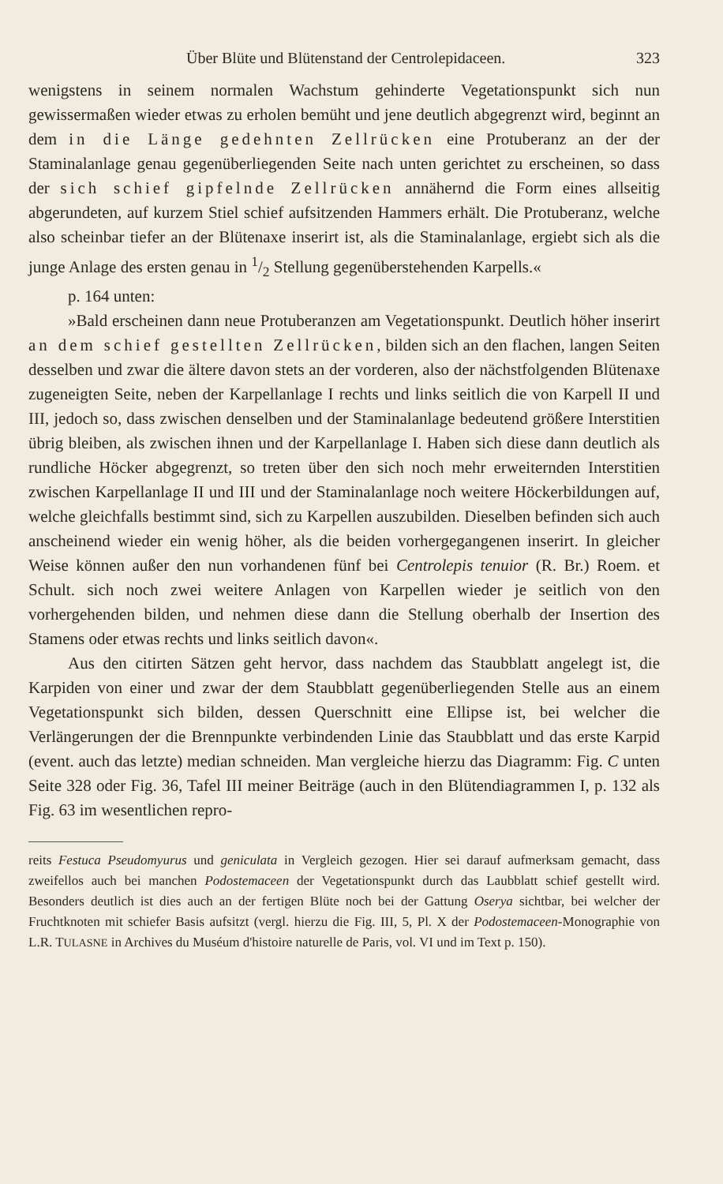Über Blüte und Blütenstand der Centrolepidaceen. 323
wenigstens in seinem normalen Wachstum gehinderte Vegetationspunkt sich nun gewissermaßen wieder etwas zu erholen bemüht und jene deutlich abgegrenzt wird, beginnt an dem in die Länge gedehnten Zellrücken eine Protuberanz an der der Staminalanlage genau gegenüberliegenden Seite nach unten gerichtet zu erscheinen, so dass der sich schief gipfelnde Zellrücken annähernd die Form eines allseitig abgerundeten, auf kurzem Stiel schief aufsitzenden Hammers erhält. Die Protuberanz, welche also scheinbar tiefer an der Blütenaxe inserirt ist, als die Staminalanlage, ergiebt sich als die junge Anlage des ersten genau in 1/2 Stellung gegenüberstehenden Karpells.«
p. 164 unten:
»Bald erscheinen dann neue Protuberanzen am Vegetationspunkt. Deutlich höher inserirt an dem schief gestellten Zellrücken, bilden sich an den flachen, langen Seiten desselben und zwar die ältere davon stets an der vorderen, also der nächstfolgenden Blütenaxe zugeneigten Seite, neben der Karpellanlage I rechts und links seitlich die von Karpell II und III, jedoch so, dass zwischen denselben und der Staminalanlage bedeutend größere Interstitien übrig bleiben, als zwischen ihnen und der Karpellanlage I. Haben sich diese dann deutlich als rundliche Höcker abgegrenzt, so treten über den sich noch mehr erweiternden Interstitien zwischen Karpellanlage II und III und der Staminalanlage noch weitere Höckerbildungen auf, welche gleichfalls bestimmt sind, sich zu Karpellen auszubilden. Dieselben befinden sich auch anscheinend wieder ein wenig höher, als die beiden vorhergegangenen inserirt. In gleicher Weise können außer den nun vorhandenen fünf bei Centrolepis tenuior (R. Br.) Roem. et Schult. sich noch zwei weitere Anlagen von Karpellen wieder je seitlich von den vorhergehenden bilden, und nehmen diese dann die Stellung oberhalb der Insertion des Stamens oder etwas rechts und links seitlich davon«.
Aus den citirten Sätzen geht hervor, dass nachdem das Staubblatt angelegt ist, die Karpiden von einer und zwar der dem Staubblatt gegenüberliegenden Stelle aus an einem Vegetationspunkt sich bilden, dessen Querschnitt eine Ellipse ist, bei welcher die Verlängerungen der die Brennpunkte verbindenden Linie das Staubblatt und das erste Karpid (event. auch das letzte) median schneiden. Man vergleiche hierzu das Diagramm: Fig. C unten Seite 328 oder Fig. 36, Tafel III meiner Beiträge (auch in den Blütendiagrammen I, p. 132 als Fig. 63 im wesentlichen repro-
reits Festuca Pseudomyurus und geniculata in Vergleich gezogen. Hier sei darauf aufmerksam gemacht, dass zweifellos auch bei manchen Podostemaceen der Vegetationspunkt durch das Laubblatt schief gestellt wird. Besonders deutlich ist dies auch an der fertigen Blüte noch bei der Gattung Oserya sichtbar, bei welcher der Fruchtknoten mit schiefer Basis aufsitzt (vergl. hierzu die Fig. III, 5, Pl. X der Podostemaceen-Monographie von L.R. TULASNE in Archives du Muséum d'histoire naturelle de Paris, vol. VI und im Text p. 150).